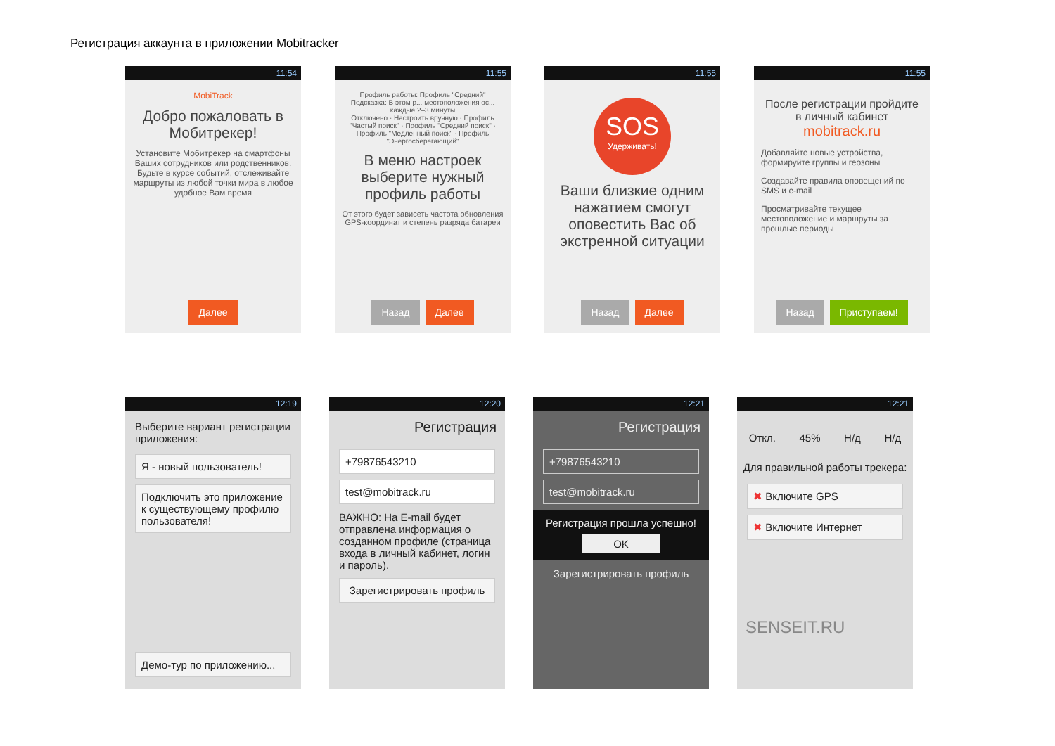Регистрация аккаунта в приложении Mobitracker
11:54
MobiTrack
Добро пожаловать в Мобитрекер!
Установите Мобитрекер на смартфоны Ваших сотрудников или родственников. Будьте в курсе событий, отслеживайте маршруты из любой точки мира в любое удобное Вам время
Далее
11:55
Профиль работы: Профиль "Средний" Подсказка: В этом р... местоположения ос... каждые 2–3 минуты
Отключено · Настроить вручную · Профиль "Частый поиск" · Профиль "Средний поиск" · Профиль "Медленный поиск" · Профиль "Энергосберегающий"
В меню настроек выберите нужный профиль работы
От этого будет зависеть частота обновления GPS-координат и степень разряда батареи
Назад Далее
11:55
SOS
Удерживать!
Ваши близкие одним нажатием смогут оповестить Вас об экстренной ситуации
Назад Далее
11:55
После регистрации пройдите в личный кабинет mobitrack.ru
Добавляйте новые устройства, формируйте группы и геозоны
Создавайте правила оповещений по SMS и e-mail
Просматривайте текущее местоположение и маршруты за прошлые периоды
Назад Приступаем!
12:19
Выберите вариант регистрации приложения:
Я - новый пользователь!
Подключить это приложение к существующему профилю пользователя!
Демо-тур по приложению...
12:20
Регистрация
+79876543210
test@mobitrack.ru
ВАЖНО: На E-mail будет отправлена информация о созданном профиле (страница входа в личный кабинет, логин и пароль).
Зарегистрировать профиль
12:21
Регистрация
+79876543210
test@mobitrack.ru
Регистрация прошла успешно!
OK
Зарегистрировать профиль
12:21
Откл. 45% Н/д Н/д
Для правильной работы трекера:
✖ Включите GPS
✖ Включите Интернет
SENSEIT.RU